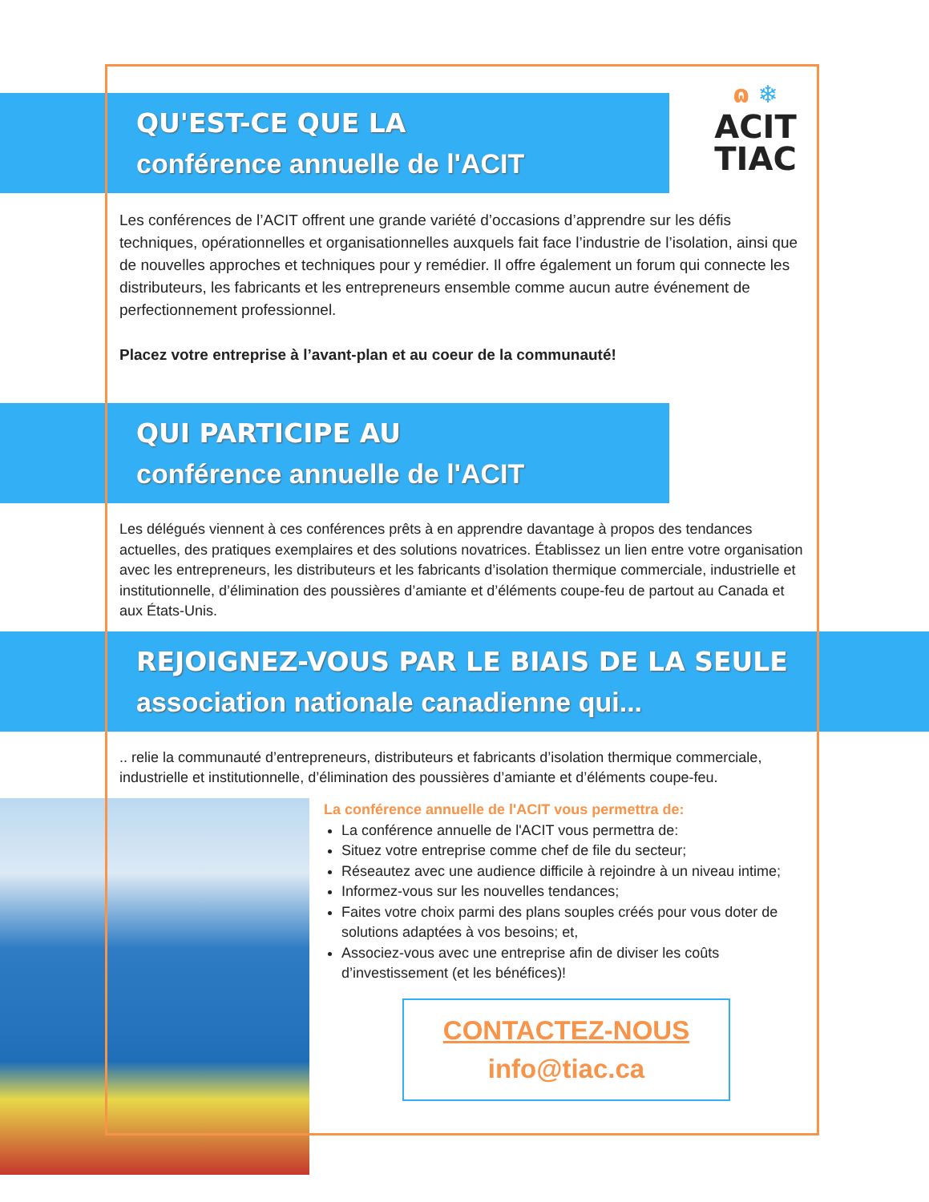ɷ ❄
ACIT
TIAC
QU'EST-CE QUE LA
conférence annuelle de l'ACIT
Les conférences de l’ACIT offrent une grande variété d’occasions d’apprendre sur les défis techniques, opérationnelles et organisationnelles auxquels fait face l’industrie de l’isolation, ainsi que de nouvelles approches et techniques pour y remédier. Il offre également un forum qui connecte les distributeurs, les fabricants et les entrepreneurs ensemble comme aucun autre événement de perfectionnement professionnel.
Placez votre entreprise à l’avant-plan et au coeur de la communauté!
QUI PARTICIPE AU
conférence annuelle de l'ACIT
Les délégués viennent à ces conférences prêts à en apprendre davantage à propos des tendances actuelles, des pratiques exemplaires et des solutions novatrices. Établissez un lien entre votre organisation avec les entrepreneurs, les distributeurs et les fabricants d’isolation thermique commerciale, industrielle et institutionnelle, d’élimination des poussières d’amiante et d’éléments coupe-feu de partout au Canada et aux États-Unis.
REJOIGNEZ-VOUS PAR LE BIAIS DE LA SEULE
association nationale canadienne qui...
.. relie la communauté d’entrepreneurs, distributeurs et fabricants d’isolation thermique commerciale, industrielle et institutionnelle, d’élimination des poussières d’amiante et d’éléments coupe-feu.
La conférence annuelle de l'ACIT vous permettra de:
La conférence annuelle de l'ACIT vous permettra de:
Situez votre entreprise comme chef de file du secteur;
Réseautez avec une audience difficile à rejoindre à un niveau intime;
Informez-vous sur les nouvelles tendances;
Faites votre choix parmi des plans souples créés pour vous doter de solutions adaptées à vos besoins; et,
Associez-vous avec une entreprise afin de diviser les coûts d’investissement (et les bénéfices)!
CONTACTEZ-NOUS
info@tiac.ca